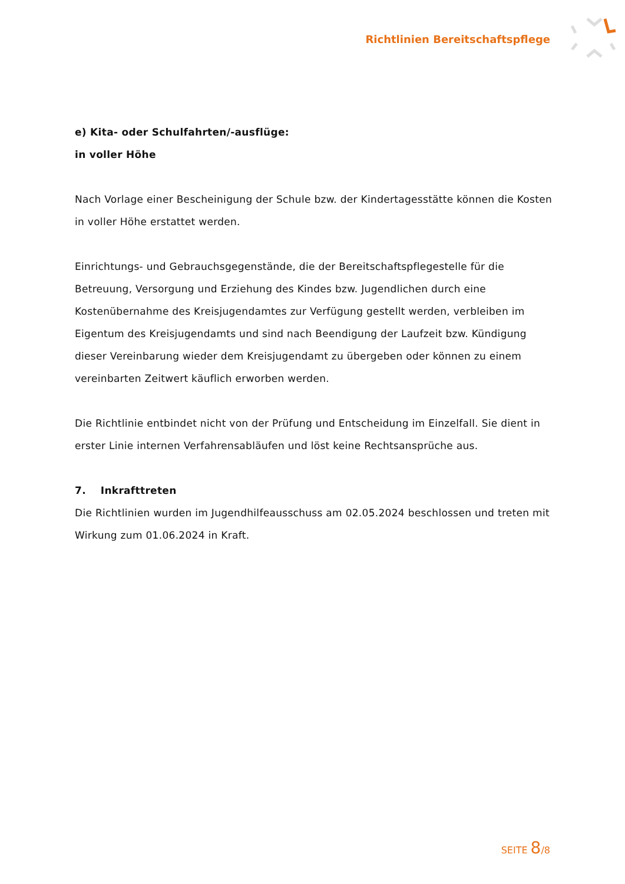Richtlinien Bereitschaftspflege
e) Kita- oder Schulfahrten/-ausflüge:
in voller Höhe
Nach Vorlage einer Bescheinigung der Schule bzw. der Kindertagesstätte können die Kosten in voller Höhe erstattet werden.
Einrichtungs- und Gebrauchsgegenstände, die der Bereitschaftspflegestelle für die Betreuung, Versorgung und Erziehung des Kindes bzw. Jugendlichen durch eine Kostenübernahme des Kreisjugendamtes zur Verfügung gestellt werden, verbleiben im Eigentum des Kreisjugendamts und sind nach Beendigung der Laufzeit bzw. Kündigung dieser Vereinbarung wieder dem Kreisjugendamt zu übergeben oder können zu einem vereinbarten Zeitwert käuflich erworben werden.
Die Richtlinie entbindet nicht von der Prüfung und Entscheidung im Einzelfall. Sie dient in erster Linie internen Verfahrensabläufen und löst keine Rechtsansprüche aus.
7. Inkrafttreten
Die Richtlinien wurden im Jugendhilfeausschuss am 02.05.2024 beschlossen und treten mit Wirkung zum 01.06.2024 in Kraft.
SEITE 8/8